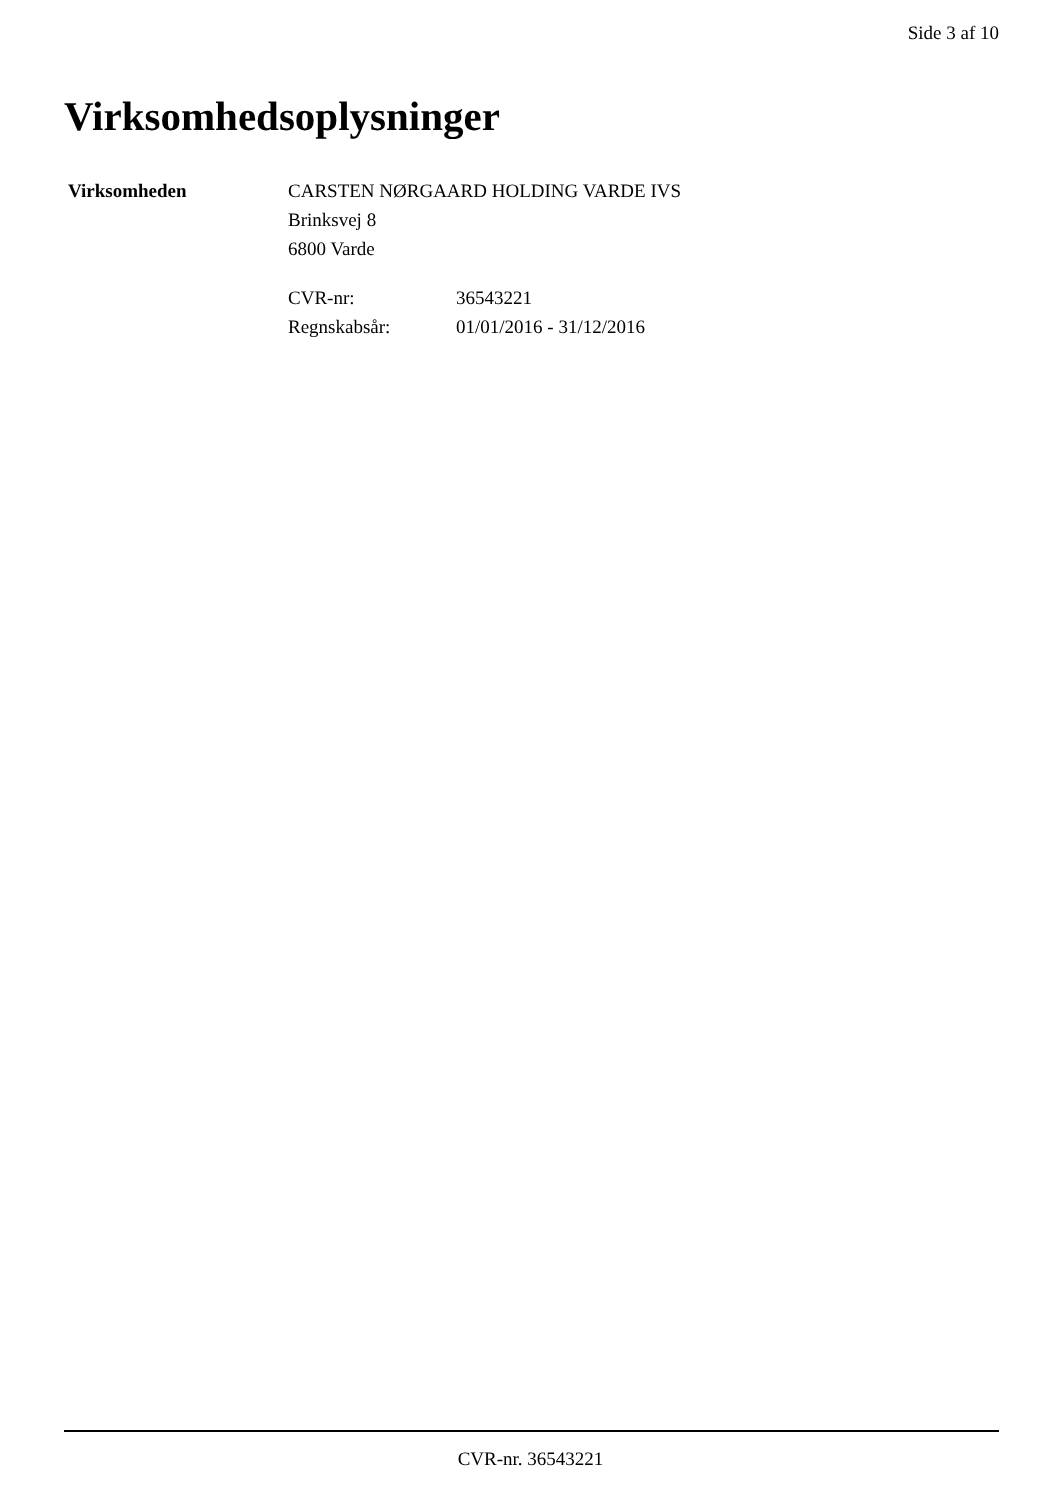Side 3 af 10
Virksomhedsoplysninger
Virksomheden CARSTEN NØRGAARD HOLDING VARDE IVS
Brinksvej 8
6800 Varde
CVR-nr:
Regnskabsår:
36543221
01/01/2016 - 31/12/2016
CVR-nr. 36543221